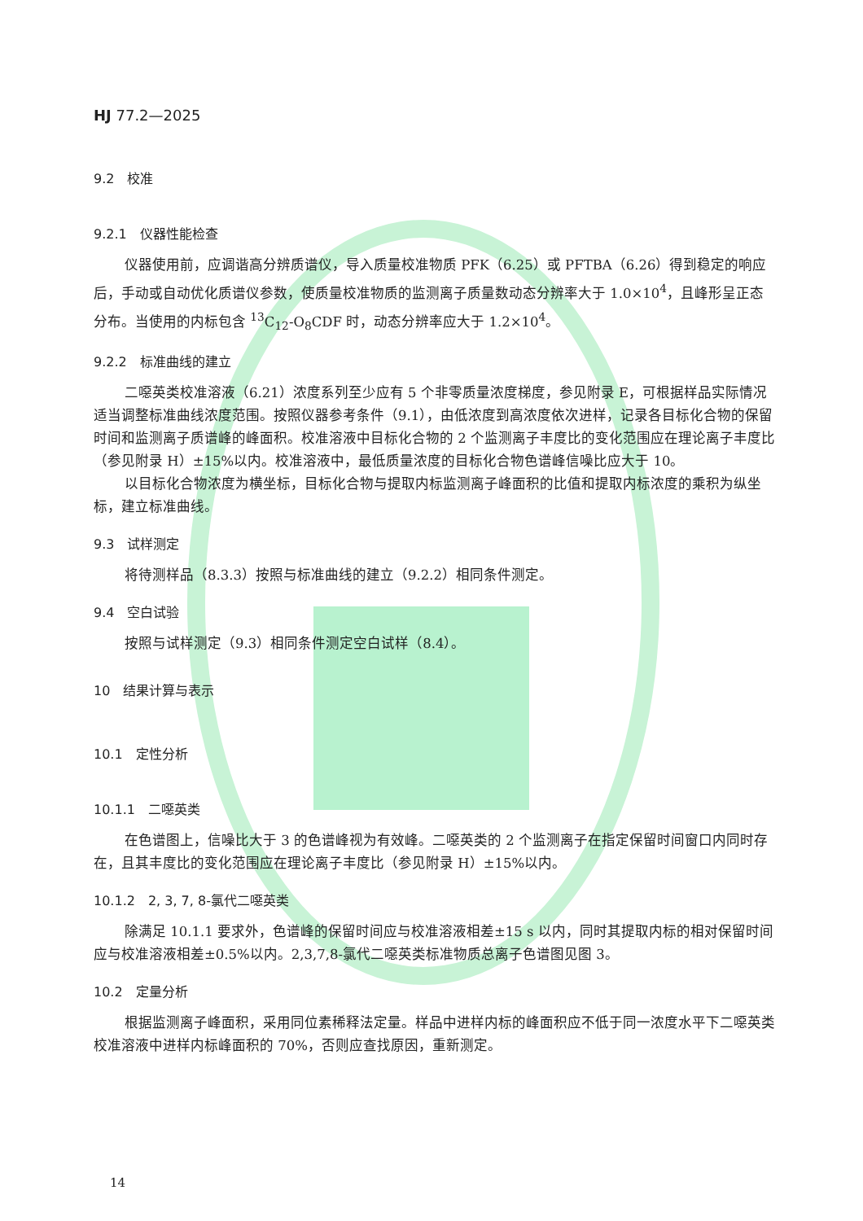HJ 77.2—2025
9.2　校准
9.2.1　仪器性能检查
仪器使用前，应调谐高分辨质谱仪，导入质量校准物质 PFK（6.25）或 PFTBA（6.26）得到稳定的响应后，手动或自动优化质谱仪参数，使质量校准物质的监测离子质量数动态分辨率大于 1.0×10<sup>4</sup>，且峰形呈正态分布。当使用的内标包含 <sup>13</sup>C<sub>12</sub>-O<sub>8</sub>CDF 时，动态分辨率应大于 1.2×10<sup>4</sup>。
9.2.2　标准曲线的建立
二噁英类校准溶液（6.21）浓度系列至少应有 5 个非零质量浓度梯度，参见附录 E，可根据样品实际情况适当调整标准曲线浓度范围。按照仪器参考条件（9.1），由低浓度到高浓度依次进样，记录各目标化合物的保留时间和监测离子质谱峰的峰面积。校准溶液中目标化合物的 2 个监测离子丰度比的变化范围应在理论离子丰度比（参见附录 H）±15%以内。校准溶液中，最低质量浓度的目标化合物色谱峰信噪比应大于 10。
以目标化合物浓度为横坐标，目标化合物与提取内标监测离子峰面积的比值和提取内标浓度的乘积为纵坐标，建立标准曲线。
9.3　试样测定
将待测样品（8.3.3）按照与标准曲线的建立（9.2.2）相同条件测定。
9.4　空白试验
按照与试样测定（9.3）相同条件测定空白试样（8.4）。
10　结果计算与表示
10.1　定性分析
10.1.1　二噁英类
在色谱图上，信噪比大于 3 的色谱峰视为有效峰。二噁英类的 2 个监测离子在指定保留时间窗口内同时存在，且其丰度比的变化范围应在理论离子丰度比（参见附录 H）±15%以内。
10.1.2　2, 3, 7, 8-氯代二噁英类
除满足 10.1.1 要求外，色谱峰的保留时间应与校准溶液相差±15 s 以内，同时其提取内标的相对保留时间应与校准溶液相差±0.5%以内。2,3,7,8-氯代二噁英类标准物质总离子色谱图见图 3。
10.2　定量分析
根据监测离子峰面积，采用同位素稀释法定量。样品中进样内标的峰面积应不低于同一浓度水平下二噁英类校准溶液中进样内标峰面积的 70%，否则应查找原因，重新测定。
14